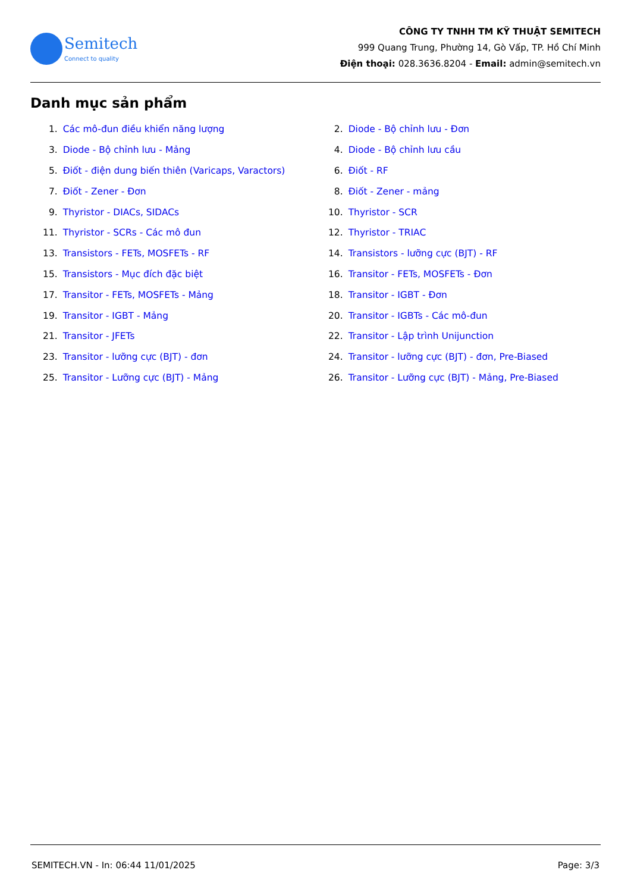Semitech
Connect to quality
CÔNG TY TNHH TM KỸ THUẬT SEMITECH
999 Quang Trung, Phường 14, Gò Vấp, TP. Hồ Chí Minh
Điện thoại: 028.3636.8204 - Email: admin@semitech.vn
Danh mục sản phẩm
| 1. | Các mô-đun điều khiển năng lượng | 2. | Diode - Bộ chỉnh lưu - Đơn |
| 3. | Diode - Bộ chỉnh lưu - Mảng | 4. | Diode - Bộ chỉnh lưu cầu |
| 5. | Điốt - điện dung biến thiên (Varicaps, Varactors) | 6. | Điốt - RF |
| 7. | Điốt - Zener - Đơn | 8. | Điốt - Zener - mảng |
| 9. | Thyristor - DIACs, SIDACs | 10. | Thyristor - SCR |
| 11. | Thyristor - SCRs - Các mô đun | 12. | Thyristor - TRIAC |
| 13. | Transistors - FETs, MOSFETs - RF | 14. | Transistors - lưỡng cực (BJT) - RF |
| 15. | Transistors - Mục đích đặc biệt | 16. | Transitor - FETs, MOSFETs - Đơn |
| 17. | Transitor - FETs, MOSFETs - Mảng | 18. | Transitor - IGBT - Đơn |
| 19. | Transitor - IGBT - Mảng | 20. | Transitor - IGBTs - Các mô-đun |
| 21. | Transitor - JFETs | 22. | Transitor - Lập trình Unijunction |
| 23. | Transitor - lưỡng cực (BJT) - đơn | 24. | Transitor - lưỡng cực (BJT) - đơn, Pre-Biased |
| 25. | Transitor - Lưỡng cực (BJT) - Mảng | 26. | Transitor - Lưỡng cực (BJT) - Mảng, Pre-Biased |
SEMITECH.VN - In: 06:44 11/01/2025 Page: 3/3